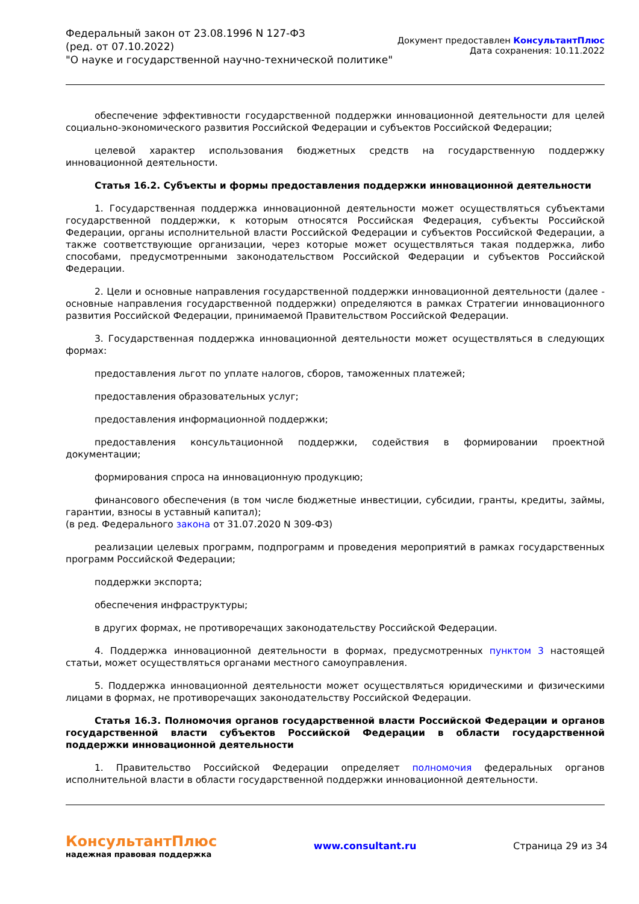Федеральный закон от 23.08.1996 N 127-ФЗ
(ред. от 07.10.2022)
"О науке и государственной научно-технической политике"
Документ предоставлен КонсультантПлюс
Дата сохранения: 10.11.2022
обеспечение эффективности государственной поддержки инновационной деятельности для целей социально-экономического развития Российской Федерации и субъектов Российской Федерации;
целевой характер использования бюджетных средств на государственную поддержку инновационной деятельности.
Статья 16.2. Субъекты и формы предоставления поддержки инновационной деятельности
1. Государственная поддержка инновационной деятельности может осуществляться субъектами государственной поддержки, к которым относятся Российская Федерация, субъекты Российской Федерации, органы исполнительной власти Российской Федерации и субъектов Российской Федерации, а также соответствующие организации, через которые может осуществляться такая поддержка, либо способами, предусмотренными законодательством Российской Федерации и субъектов Российской Федерации.
2. Цели и основные направления государственной поддержки инновационной деятельности (далее - основные направления государственной поддержки) определяются в рамках Стратегии инновационного развития Российской Федерации, принимаемой Правительством Российской Федерации.
3. Государственная поддержка инновационной деятельности может осуществляться в следующих формах:
предоставления льгот по уплате налогов, сборов, таможенных платежей;
предоставления образовательных услуг;
предоставления информационной поддержки;
предоставления консультационной поддержки, содействия в формировании проектной документации;
формирования спроса на инновационную продукцию;
финансового обеспечения (в том числе бюджетные инвестиции, субсидии, гранты, кредиты, займы, гарантии, взносы в уставный капитал);
(в ред. Федерального закона от 31.07.2020 N 309-ФЗ)
реализации целевых программ, подпрограмм и проведения мероприятий в рамках государственных программ Российской Федерации;
поддержки экспорта;
обеспечения инфраструктуры;
в других формах, не противоречащих законодательству Российской Федерации.
4. Поддержка инновационной деятельности в формах, предусмотренных пунктом 3 настоящей статьи, может осуществляться органами местного самоуправления.
5. Поддержка инновационной деятельности может осуществляться юридическими и физическими лицами в формах, не противоречащих законодательству Российской Федерации.
Статья 16.3. Полномочия органов государственной власти Российской Федерации и органов государственной власти субъектов Российской Федерации в области государственной поддержки инновационной деятельности
1. Правительство Российской Федерации определяет полномочия федеральных органов исполнительной власти в области государственной поддержки инновационной деятельности.
КонсультантПлюс
надежная правовая поддержка
www.consultant.ru Страница 29 из 34